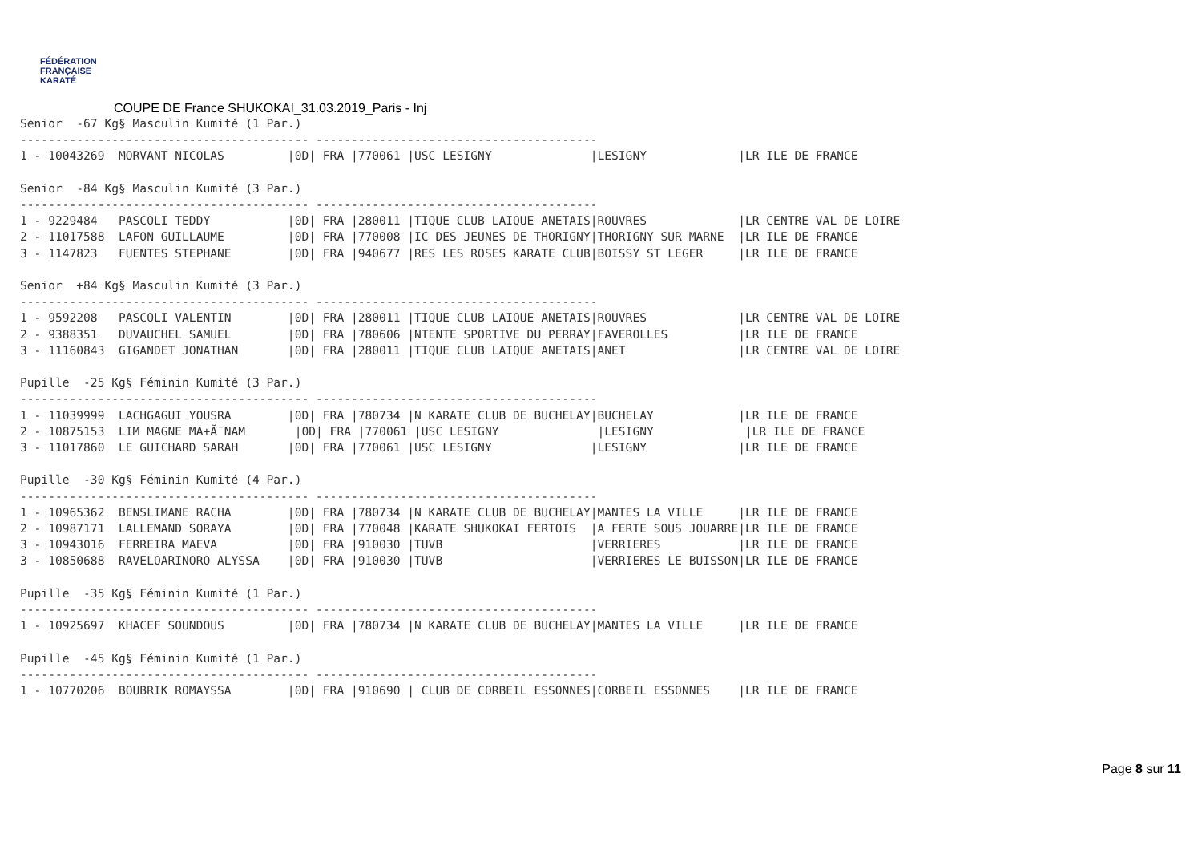FÉDÉRATION
FRANÇAISE
KARATÉ
COUPE DE France SHUKOKAI_31.03.2019_Paris - Inj
Senior  -67 Kg§ Masculin Kumité (1 Par.)
----------------------------------------- ----------------------------------------
1 - 10043269  MORVANT NICOLAS         |0D| FRA |770061 |USC LESIGNY              |LESIGNY             |LR ILE DE FRANCE

Senior  -84 Kg§ Masculin Kumité (3 Par.)
----------------------------------------- ----------------------------------------
1 - 9229484   PASCOLI TEDDY           |0D| FRA |280011 |TIQUE CLUB LAIQUE ANETAIS|ROUVRES             |LR CENTRE VAL DE LOIRE
2 - 11017588  LAFON GUILLAUME         |0D| FRA |770008 |IC DES JEUNES DE THORIGNY|THORIGNY SUR MARNE  |LR ILE DE FRANCE
3 - 1147823   FUENTES STEPHANE        |0D| FRA |940677 |RES LES ROSES KARATE CLUB|BOISSY ST LEGER     |LR ILE DE FRANCE

Senior  +84 Kg§ Masculin Kumité (3 Par.)
----------------------------------------- ----------------------------------------
1 - 9592208   PASCOLI VALENTIN        |0D| FRA |280011 |TIQUE CLUB LAIQUE ANETAIS|ROUVRES             |LR CENTRE VAL DE LOIRE
2 - 9388351   DUVAUCHEL SAMUEL        |0D| FRA |780606 |NTENTE SPORTIVE DU PERRAY|FAVEROLLES          |LR ILE DE FRANCE
3 - 11160843  GIGANDET JONATHAN       |0D| FRA |280011 |TIQUE CLUB LAIQUE ANETAIS|ANET                |LR CENTRE VAL DE LOIRE

Pupille  -25 Kg§ Féminin Kumité (3 Par.)
----------------------------------------- ----------------------------------------
1 - 11039999  LACHGAGUI YOUSRA        |0D| FRA |780734 |N KARATE CLUB DE BUCHELAY|BUCHELAY            |LR ILE DE FRANCE
2 - 10875153  LIM MAGNE MA+Ã¯NAM       |0D| FRA |770061 |USC LESIGNY              |LESIGNY             |LR ILE DE FRANCE
3 - 11017860  LE GUICHARD SARAH       |0D| FRA |770061 |USC LESIGNY              |LESIGNY             |LR ILE DE FRANCE

Pupille  -30 Kg§ Féminin Kumité (4 Par.)
----------------------------------------- ----------------------------------------
1 - 10965362  BENSLIMANE RACHA        |0D| FRA |780734 |N KARATE CLUB DE BUCHELAY|MANTES LA VILLE     |LR ILE DE FRANCE
2 - 10987171  LALLEMAND SORAYA        |0D| FRA |770048 |KARATE SHUKOKAI FERTOIS  |A FERTE SOUS JOUARRE|LR ILE DE FRANCE
3 - 10943016  FERREIRA MAEVA          |0D| FRA |910030 |TUVB                     |VERRIERES           |LR ILE DE FRANCE
3 - 10850688  RAVELOARINORO ALYSSA    |0D| FRA |910030 |TUVB                     |VERRIERES LE BUISSON|LR ILE DE FRANCE

Pupille  -35 Kg§ Féminin Kumité (1 Par.)
----------------------------------------- ----------------------------------------
1 - 10925697  KHACEF SOUNDOUS         |0D| FRA |780734 |N KARATE CLUB DE BUCHELAY|MANTES LA VILLE     |LR ILE DE FRANCE

Pupille  -45 Kg§ Féminin Kumité (1 Par.)
----------------------------------------- ----------------------------------------
1 - 10770206  BOUBRIK ROMAYSSA        |0D| FRA |910690 | CLUB DE CORBEIL ESSONNES|CORBEIL ESSONNES    |LR ILE DE FRANCE
Page 8 sur 11